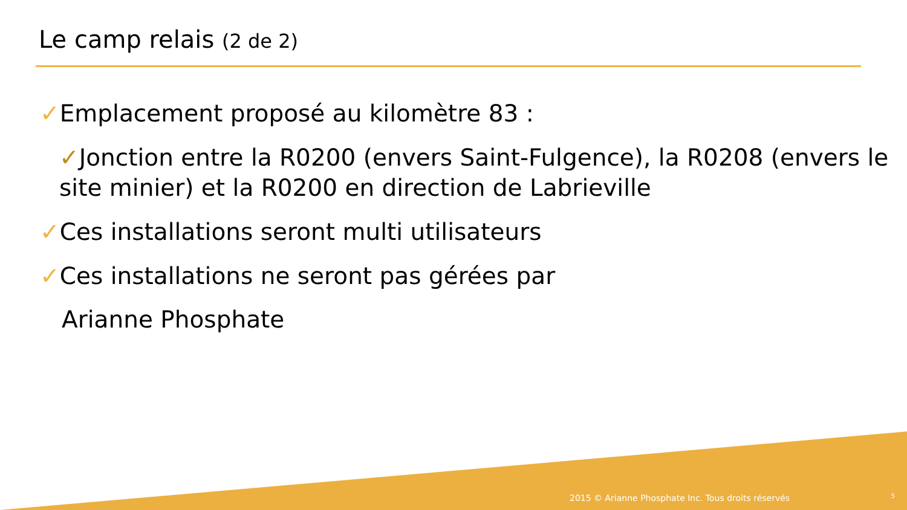Le camp relais (2 de 2)
✓Emplacement proposé au kilomètre 83 :
✓Jonction entre la R0200 (envers Saint-Fulgence), la R0208 (envers le site minier) et la R0200 en direction de Labrieville
✓Ces installations seront multi utilisateurs
✓Ces installations ne seront pas gérées par
Arianne Phosphate
2015 © Arianne Phosphate Inc. Tous droits réservés
5